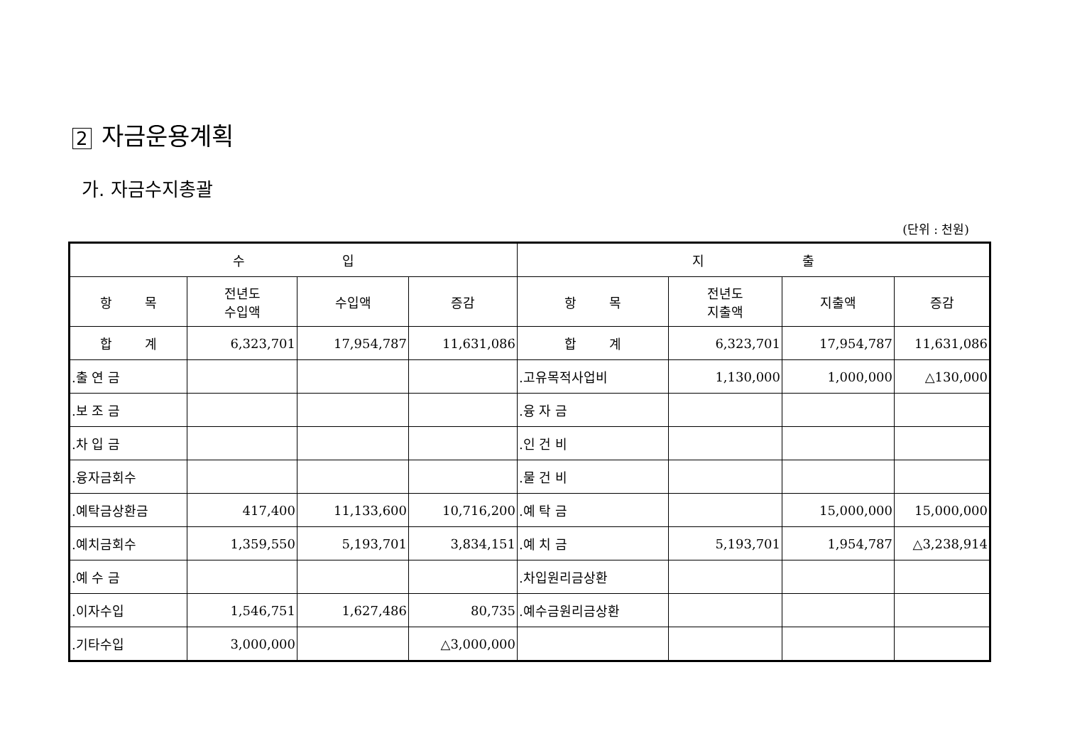2 자금운용계획
가. 자금수지총괄
(단위 : 천원)
| 수 입 | | | | 지 출 | | | |
| --- | --- | --- | --- | --- | --- | --- | --- |
| 항 목 | 전년도 수입액 | 수입액 | 증감 | 항 목 | 전년도 지출액 | 지출액 | 증감 |
| 합 계 | 6,323,701 | 17,954,787 | 11,631,086 | 합 계 | 6,323,701 | 17,954,787 | 11,631,086 |
| .출 연 금 | | | | .고유목적사업비 | 1,130,000 | 1,000,000 | △130,000 |
| .보 조 금 | | | | .융 자 금 | | | |
| .차 입 금 | | | | .인 건 비 | | | |
| .융자금회수 | | | | .물 건 비 | | | |
| .예탁금상환금 | 417,400 | 11,133,600 | 10,716,200 | .예 탁 금 | | 15,000,000 | 15,000,000 |
| .예치금회수 | 1,359,550 | 5,193,701 | 3,834,151 | .예 치 금 | 5,193,701 | 1,954,787 | △3,238,914 |
| .예 수 금 | | | | .차입원리금상환 | | | |
| .이자수입 | 1,546,751 | 1,627,486 | 80,735 | .예수금원리금상환 | | | |
| .기타수입 | 3,000,000 | | △3,000,000 | | | | |